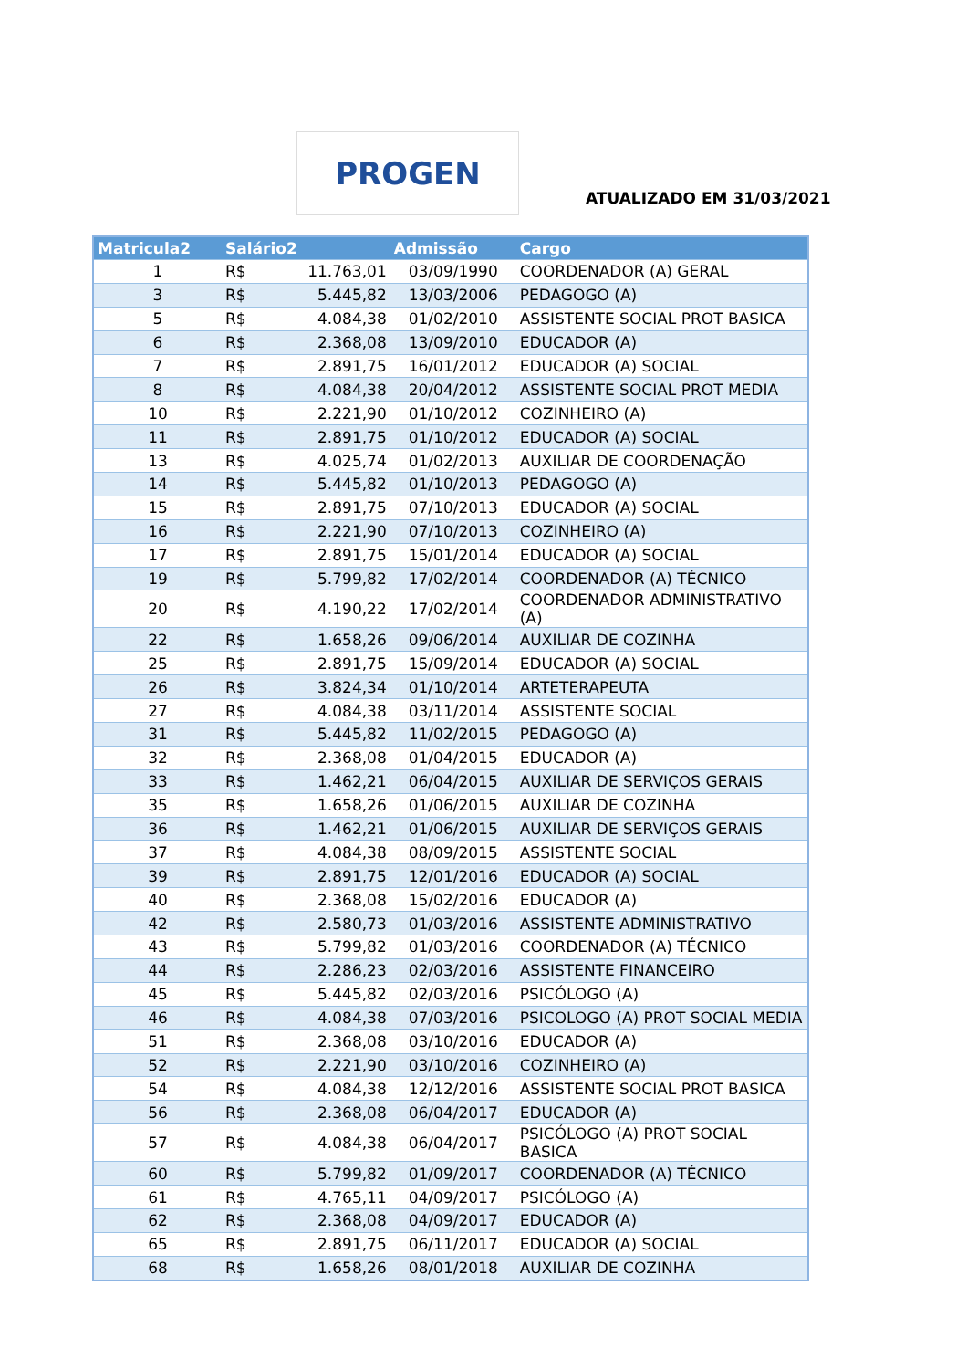PROGEN
ATUALIZADO EM 31/03/2021
| Matricula2 | Salário2 | | Admissão | Cargo |
| --- | --- | --- | --- | --- |
| 1 | R$ | 11.763,01 | 03/09/1990 | COORDENADOR (A) GERAL |
| 3 | R$ | 5.445,82 | 13/03/2006 | PEDAGOGO (A) |
| 5 | R$ | 4.084,38 | 01/02/2010 | ASSISTENTE SOCIAL PROT BASICA |
| 6 | R$ | 2.368,08 | 13/09/2010 | EDUCADOR (A) |
| 7 | R$ | 2.891,75 | 16/01/2012 | EDUCADOR (A) SOCIAL |
| 8 | R$ | 4.084,38 | 20/04/2012 | ASSISTENTE SOCIAL PROT MEDIA |
| 10 | R$ | 2.221,90 | 01/10/2012 | COZINHEIRO (A) |
| 11 | R$ | 2.891,75 | 01/10/2012 | EDUCADOR (A) SOCIAL |
| 13 | R$ | 4.025,74 | 01/02/2013 | AUXILIAR DE COORDENAÇÃO |
| 14 | R$ | 5.445,82 | 01/10/2013 | PEDAGOGO (A) |
| 15 | R$ | 2.891,75 | 07/10/2013 | EDUCADOR (A) SOCIAL |
| 16 | R$ | 2.221,90 | 07/10/2013 | COZINHEIRO (A) |
| 17 | R$ | 2.891,75 | 15/01/2014 | EDUCADOR (A) SOCIAL |
| 19 | R$ | 5.799,82 | 17/02/2014 | COORDENADOR (A) TÉCNICO |
| 20 | R$ | 4.190,22 | 17/02/2014 | COORDENADOR ADMINISTRATIVO (A) |
| 22 | R$ | 1.658,26 | 09/06/2014 | AUXILIAR DE COZINHA |
| 25 | R$ | 2.891,75 | 15/09/2014 | EDUCADOR (A) SOCIAL |
| 26 | R$ | 3.824,34 | 01/10/2014 | ARTETERAPEUTA |
| 27 | R$ | 4.084,38 | 03/11/2014 | ASSISTENTE SOCIAL |
| 31 | R$ | 5.445,82 | 11/02/2015 | PEDAGOGO (A) |
| 32 | R$ | 2.368,08 | 01/04/2015 | EDUCADOR (A) |
| 33 | R$ | 1.462,21 | 06/04/2015 | AUXILIAR DE SERVIÇOS GERAIS |
| 35 | R$ | 1.658,26 | 01/06/2015 | AUXILIAR DE COZINHA |
| 36 | R$ | 1.462,21 | 01/06/2015 | AUXILIAR DE SERVIÇOS GERAIS |
| 37 | R$ | 4.084,38 | 08/09/2015 | ASSISTENTE SOCIAL |
| 39 | R$ | 2.891,75 | 12/01/2016 | EDUCADOR (A) SOCIAL |
| 40 | R$ | 2.368,08 | 15/02/2016 | EDUCADOR (A) |
| 42 | R$ | 2.580,73 | 01/03/2016 | ASSISTENTE ADMINISTRATIVO |
| 43 | R$ | 5.799,82 | 01/03/2016 | COORDENADOR (A) TÉCNICO |
| 44 | R$ | 2.286,23 | 02/03/2016 | ASSISTENTE FINANCEIRO |
| 45 | R$ | 5.445,82 | 02/03/2016 | PSICÓLOGO (A) |
| 46 | R$ | 4.084,38 | 07/03/2016 | PSICOLOGO (A) PROT SOCIAL MEDIA |
| 51 | R$ | 2.368,08 | 03/10/2016 | EDUCADOR (A) |
| 52 | R$ | 2.221,90 | 03/10/2016 | COZINHEIRO (A) |
| 54 | R$ | 4.084,38 | 12/12/2016 | ASSISTENTE SOCIAL PROT BASICA |
| 56 | R$ | 2.368,08 | 06/04/2017 | EDUCADOR (A) |
| 57 | R$ | 4.084,38 | 06/04/2017 | PSICÓLOGO (A) PROT SOCIAL BASICA |
| 60 | R$ | 5.799,82 | 01/09/2017 | COORDENADOR (A) TÉCNICO |
| 61 | R$ | 4.765,11 | 04/09/2017 | PSICÓLOGO (A) |
| 62 | R$ | 2.368,08 | 04/09/2017 | EDUCADOR (A) |
| 65 | R$ | 2.891,75 | 06/11/2017 | EDUCADOR (A) SOCIAL |
| 68 | R$ | 1.658,26 | 08/01/2018 | AUXILIAR DE COZINHA |